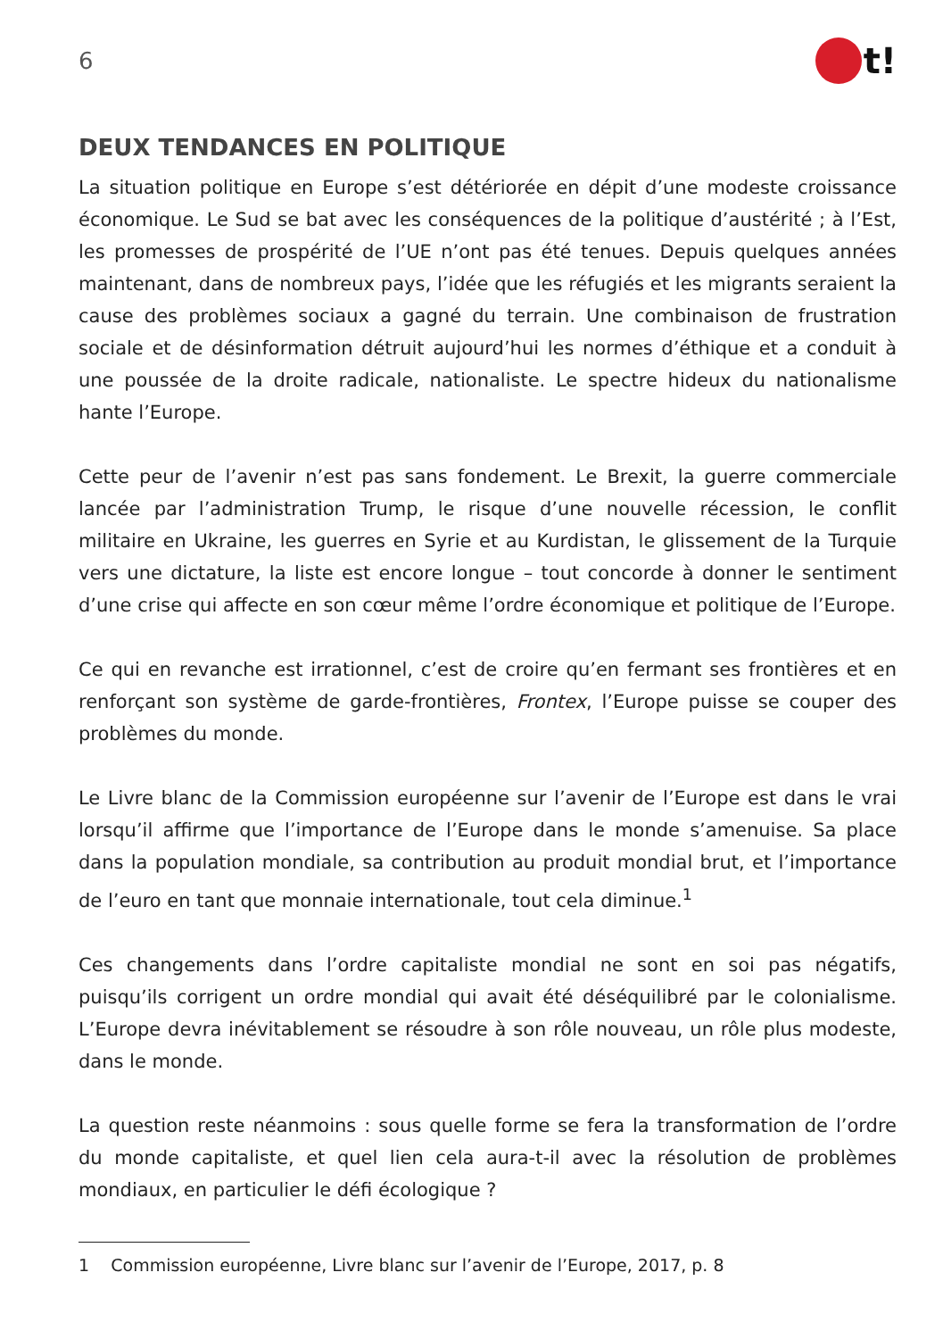6
t!
DEUX TENDANCES EN POLITIQUE
La situation politique en Europe s’est détériorée en dépit d’une modeste croissance économique. Le Sud se bat avec les conséquences de la politique d’austérité ; à l’Est, les promesses de prospérité de l’UE n’ont pas été tenues. Depuis quelques années maintenant, dans de nombreux pays, l’idée que les réfugiés et les migrants seraient la cause des problèmes sociaux a gagné du terrain. Une combinaison de frustration sociale et de désinformation détruit aujourd’hui les normes d’éthique et a conduit à une poussée de la droite radicale, nationaliste. Le spectre hideux du nationalisme hante l’Europe.
Cette peur de l’avenir n’est pas sans fondement. Le Brexit, la guerre commerciale lancée par l’administration Trump, le risque d’une nouvelle récession, le conflit militaire en Ukraine, les guerres en Syrie et au Kurdistan, le glissement de la Turquie vers une dictature, la liste est encore longue – tout concorde à donner le sentiment d’une crise qui affecte en son cœur même l’ordre économique et politique de l’Europe.
Ce qui en revanche est irrationnel, c’est de croire qu’en fermant ses frontières et en renforçant son système de garde-frontières, Frontex, l’Europe puisse se couper des problèmes du monde.
Le Livre blanc de la Commission européenne sur l’avenir de l’Europe est dans le vrai lorsqu’il affirme que l’importance de l’Europe dans le monde s’amenuise. Sa place dans la population mondiale, sa contribution au produit mondial brut, et l’importance de l’euro en tant que monnaie internationale, tout cela diminue.<sup>1</sup>
Ces changements dans l’ordre capitaliste mondial ne sont en soi pas négatifs, puisqu’ils corrigent un ordre mondial qui avait été déséquilibré par le colonialisme. L’Europe devra inévitablement se résoudre à son rôle nouveau, un rôle plus modeste, dans le monde.
La question reste néanmoins : sous quelle forme se fera la transformation de l’ordre du monde capitaliste, et quel lien cela aura-t-il avec la résolution de problèmes mondiaux, en particulier le défi écologique ?
1 Commission européenne, Livre blanc sur l’avenir de l’Europe, 2017, p. 8